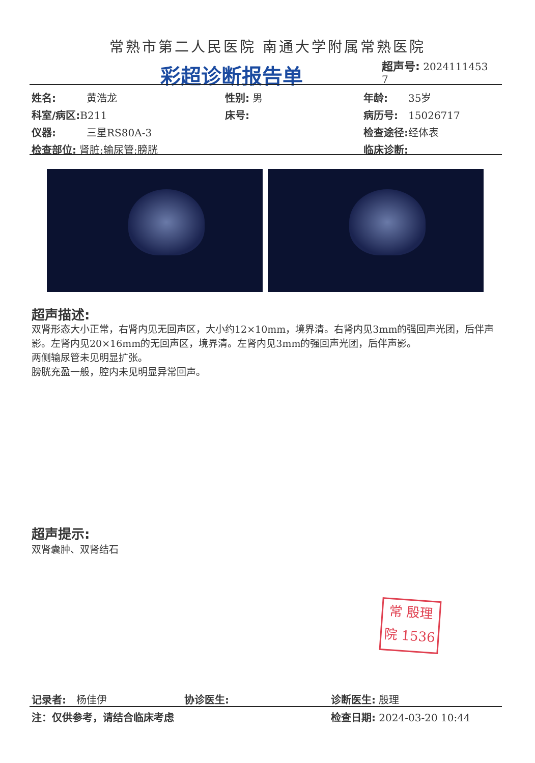常熟市第二人民医院 南通大学附属常熟医院
彩超诊断报告单
超声号: 2024111453
7
姓名:　　　黄浩龙 性别: 男 年龄:　　35岁
科室/病区: B211 床号: 病历号:　15026717
仪器:　　　三星RS80A-3 检查途径: 经体表
检查部位: 肾脏;输尿管;膀胱 临床诊断:
超声描述:
双肾形态大小正常，右肾内见无回声区，大小约12×10mm，境界清。右肾内见3mm的强回声光团，后伴声影。左肾内见20×16mm的无回声区，境界清。左肾内见3mm的强回声光团，后伴声影。
两侧输尿管未见明显扩张。
膀胱充盈一般，腔内未见明显异常回声。
超声提示:
双肾囊肿、双肾结石
常 殷理
院 1536
记录者:　杨佳伊 协诊医生: 诊断医生: 殷理
注：仅供参考，请结合临床考虑 检查日期: 2024-03-20 10:44